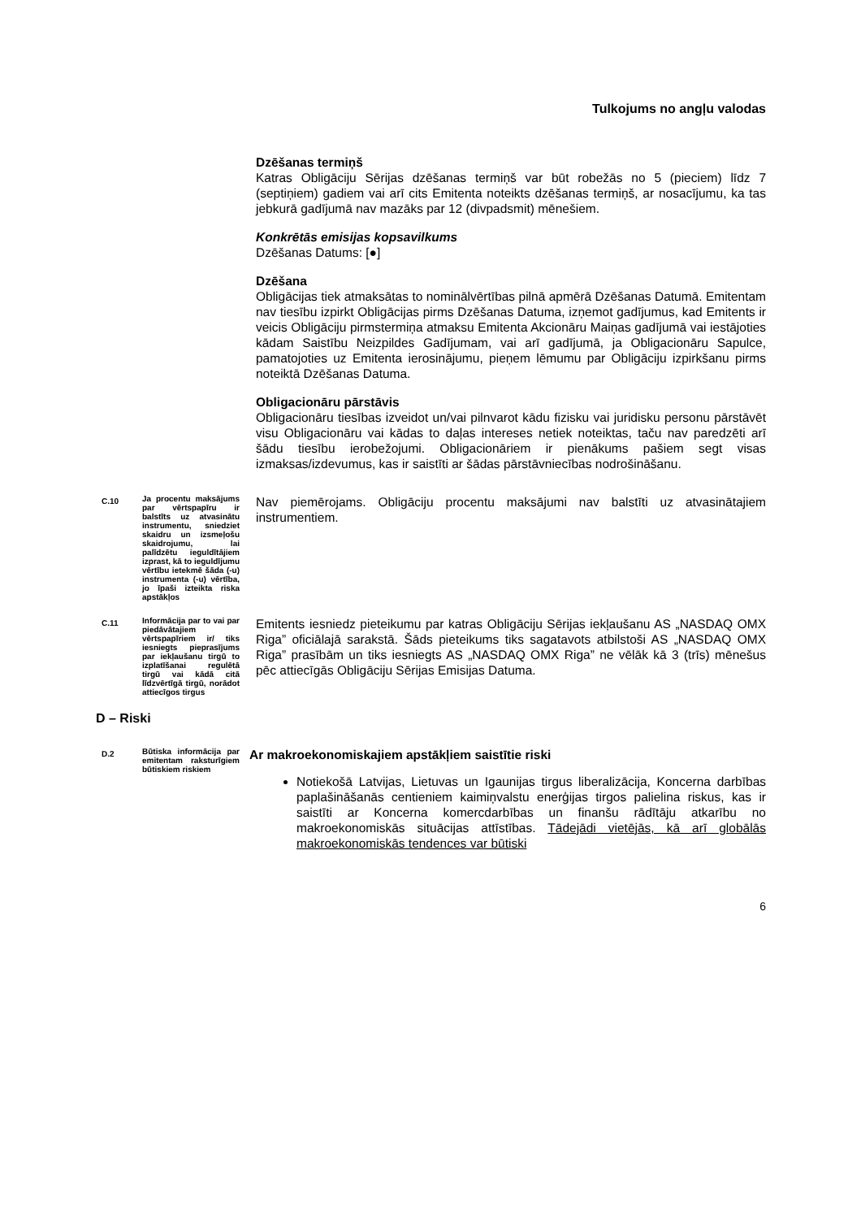Tulkojums no angļu valodas
Dzēšanas termiņš
Katras Obligāciju Sērijas dzēšanas termiņš var būt robežās no 5 (pieciem) līdz 7 (septiņiem) gadiem vai arī cits Emitenta noteikts dzēšanas termiņš, ar nosacījumu, ka tas jebkurā gadījumā nav mazāks par 12 (divpadsmit) mēnešiem.
Konkrētās emisijas kopsavilkums
Dzēšanas Datums: [●]
Dzēšana
Obligācijas tiek atmaksātas to nominālvērtības pilnā apmērā Dzēšanas Datumā. Emitentam nav tiesību izpirkt Obligācijas pirms Dzēšanas Datuma, izņemot gadījumus, kad Emitents ir veicis Obligāciju pirmstermiņa atmaksu Emitenta Akcionāru Maiņas gadījumā vai iestājoties kādam Saistību Neizpildes Gadījumam, vai arī gadījumā, ja Obligacionāru Sapulce, pamatojoties uz Emitenta ierosinājumu, pieņem lēmumu par Obligāciju izpirkšanu pirms noteiktā Dzēšanas Datuma.
Obligacionāru pārstāvis
Obligacionāru tiesības izveidot un/vai pilnvarot kādu fizisku vai juridisku personu pārstāvēt visu Obligacionāru vai kādas to daļas intereses netiek noteiktas, taču nav paredzēti arī šādu tiesību ierobežojumi. Obligacionāriem ir pienākums pašiem segt visas izmaksas/izdevumus, kas ir saistīti ar šādas pārstāvniecības nodrošināšanu.
C.10
Ja procentu maksājums par vērtspapīru ir balstīts uz atvasinātu instrumentu, sniedziet skaidru un izsmeļošu skaidrojumu, lai palīdzētu ieguldītājiem izprast, kā to ieguldījumu vērtību ietekmē šāda (-u) instrumenta (-u) vērtība, jo īpaši izteikta riska apstākļos
Nav piemērojams. Obligāciju procentu maksājumi nav balstīti uz atvasinātajiem instrumentiem.
C.11
Informācija par to vai par piedāvātajiem vērtspapīriem ir/ tiks iesniegts pieprasījums par iekļaušanu tirgū to izplatīšanai regulētā tirgū vai kādā citā līdzvērtīgā tirgū, norādot attiecīgos tirgus
Emitents iesniedz pieteikumu par katras Obligāciju Sērijas iekļaušanu AS „NASDAQ OMX Riga” oficiālajā sarakstā. Šāds pieteikums tiks sagatavots atbilstoši AS „NASDAQ OMX Riga” prasībām un tiks iesniegts AS „NASDAQ OMX Riga” ne vēlāk kā 3 (trīs) mēnešus pēc attiecīgās Obligāciju Sērijas Emisijas Datuma.
D – Riski
D.2
Būtiska informācija par emitentam raksturīgiem būtiskiem riskiem
Ar makroekonomiskajiem apstākļiem saistītie riski
Notiekošā Latvijas, Lietuvas un Igaunijas tirgus liberalizācija, Koncerna darbības paplašināšanās centieniem kaimiņvalstu enerģijas tirgos palielina riskus, kas ir saistīti ar Koncerna komercdarbības un finanšu rādītāju atkarību no makroekonomiskās situācijas attīstības. Tādejādi vietējās, kā arī globālās makroekonomiskās tendences var būtiski
6